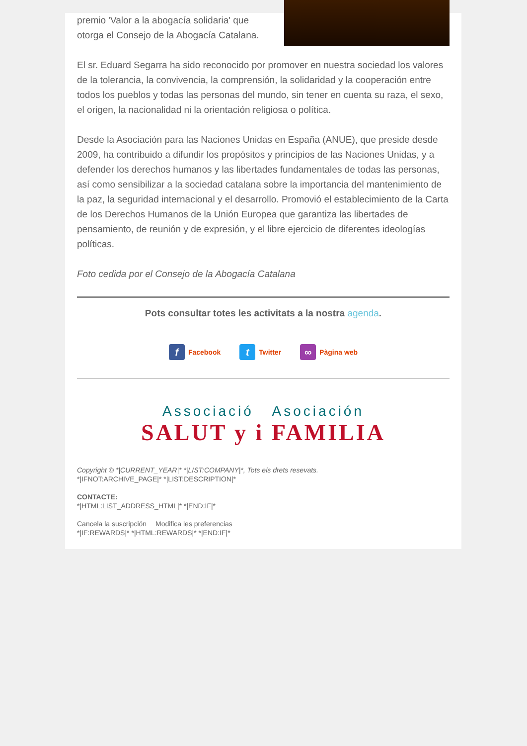premio 'Valor a la abogacía solidaria' que otorga el Consejo de la Abogacía Catalana.
El sr. Eduard Segarra ha sido reconocido por promover en nuestra sociedad los valores de la tolerancia, la convivencia, la comprensión, la solidaridad y la cooperación entre todos los pueblos y todas las personas del mundo, sin tener en cuenta su raza, el sexo, el origen, la nacionalidad ni la orientación religiosa o política.
Desde la Asociación para las Naciones Unidas en España (ANUE), que preside desde 2009, ha contribuido a difundir los propósitos y principios de las Naciones Unidas, y a defender los derechos humanos y las libertades fundamentales de todas las personas, así como sensibilizar a la sociedad catalana sobre la importancia del mantenimiento de la paz, la seguridad internacional y el desarrollo. Promovió el establecimiento de la Carta de los Derechos Humanos de la Unión Europea que garantiza las libertades de pensamiento, de reunión y de expresión, y el libre ejercicio de diferentes ideologías políticas.
Foto cedida por el Consejo de la Abogacía Catalana
Pots consultar totes les activitats a la nostra agenda.
f Facebook t Twitter ∞ Pàgina web
Associació Asociación
SALUT y i FAMILIA
Copyright © *|CURRENT_YEAR|* *|LIST:COMPANY|*, Tots els drets resevats.
*|IFNOT:ARCHIVE_PAGE|* *|LIST:DESCRIPTION|*
CONTACTE:
*|HTML:LIST_ADDRESS_HTML|* *|END:IF|*
Cancela la suscripción Modifica les preferencias
*|IF:REWARDS|* *|HTML:REWARDS|* *|END:IF|*